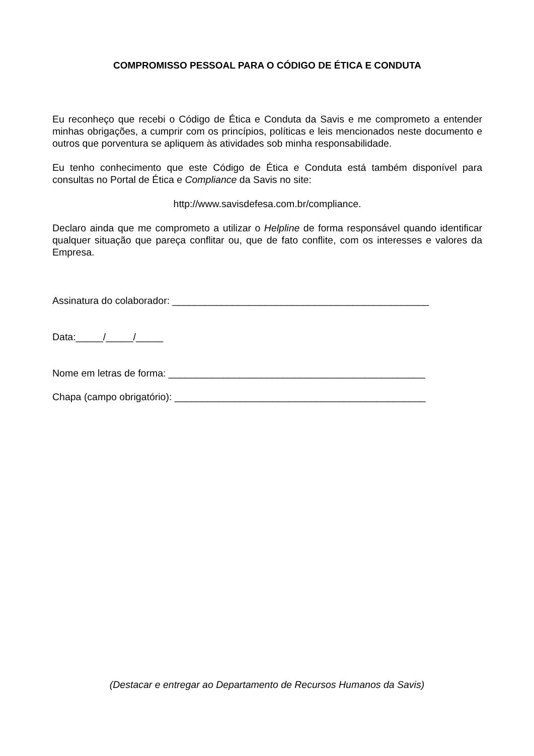COMPROMISSO PESSOAL PARA O CÓDIGO DE ÉTICA E CONDUTA
Eu reconheço que recebi o Código de Ética e Conduta da Savis e me comprometo a entender minhas obrigações, a cumprir com os princípios, políticas e leis mencionados neste documento e outros que porventura se apliquem às atividades sob minha responsabilidade.
Eu tenho conhecimento que este Código de Ética e Conduta está também disponível para consultas no Portal de Ética e Compliance da Savis no site:
http://www.savisdefesa.com.br/compliance.
Declaro ainda que me comprometo a utilizar o Helpline de forma responsável quando identificar qualquer situação que pareça conflitar ou, que de fato conflite, com os interesses e valores da Empresa.
Assinatura do colaborador: _______________________________________________
Data:_____/_____/_____
Nome em letras de forma: _______________________________________________
Chapa (campo obrigatório): ______________________________________________
(Destacar e entregar ao Departamento de Recursos Humanos da Savis)